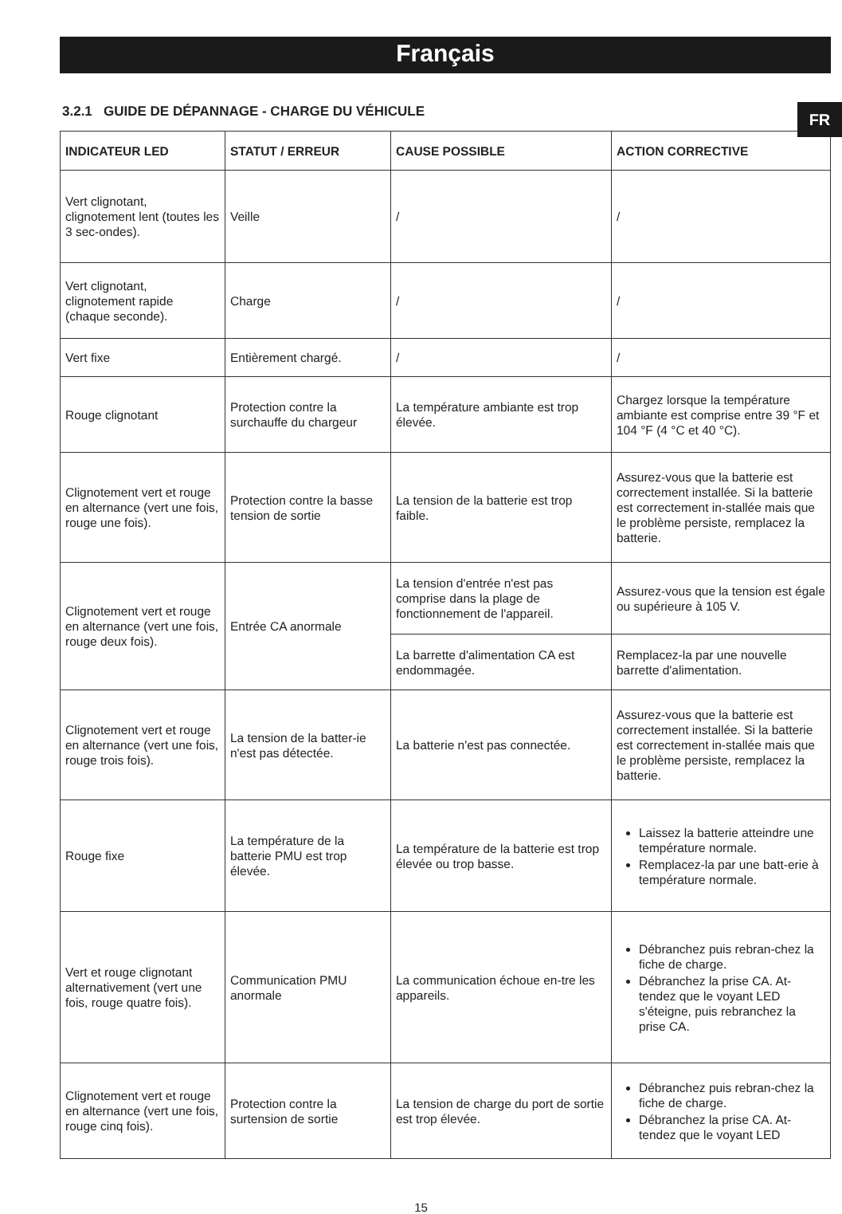Français
FR
3.2.1 GUIDE DE DÉPANNAGE - CHARGE DU VÉHICULE
| INDICATEUR LED | STATUT / ERREUR | CAUSE POSSIBLE | ACTION CORRECTIVE |
| --- | --- | --- | --- |
| Vert clignotant, clignotement lent (toutes les 3 sec-ondes). | Veille | / | / |
| Vert clignotant, clignotement rapide (chaque seconde). | Charge | / | / |
| Vert fixe | Entièrement chargé. | / | / |
| Rouge clignotant | Protection contre la surchauffe du chargeur | La température ambiante est trop élevée. | Chargez lorsque la température ambiante est comprise entre 39 °F et 104 °F (4 °C et 40 °C). |
| Clignotement vert et rouge en alternance (vert une fois, rouge une fois). | Protection contre la basse tension de sortie | La tension de la batterie est trop faible. | Assurez-vous que la batterie est correctement installée. Si la batterie est correctement in-stallée mais que le problème persiste, remplacez la batterie. |
| Clignotement vert et rouge en alternance (vert une fois, rouge deux fois). | Entrée CA anormale | La tension d'entrée n'est pas comprise dans la plage de fonctionnement de l'appareil. | Assurez-vous que la tension est égale ou supérieure à 105 V. |
| | | La barrette d'alimentation CA est endommagée. | Remplacez-la par une nouvelle barrette d'alimentation. |
| Clignotement vert et rouge en alternance (vert une fois, rouge trois fois). | La tension de la batter-ie n'est pas détectée. | La batterie n'est pas connectée. | Assurez-vous que la batterie est correctement installée. Si la batterie est correctement in-stallée mais que le problème persiste, remplacez la batterie. |
| Rouge fixe | La température de la batterie PMU est trop élevée. | La température de la batterie est trop élevée ou trop basse. | Laissez la batterie atteindre une température normale. Remplacez-la par une batt-erie à température normale. |
| Vert et rouge clignotant alternativement (vert une fois, rouge quatre fois). | Communication PMU anormale | La communication échoue en-tre les appareils. | Débranchez puis rebran-chez la fiche de charge. Débranchez la prise CA. At-tendez que le voyant LED s'éteigne, puis rebranchez la prise CA. |
| Clignotement vert et rouge en alternance (vert une fois, rouge cinq fois). | Protection contre la surtension de sortie | La tension de charge du port de sortie est trop élevée. | Débranchez puis rebran-chez la fiche de charge. Débranchez la prise CA. At-tendez que le voyant LED |
15